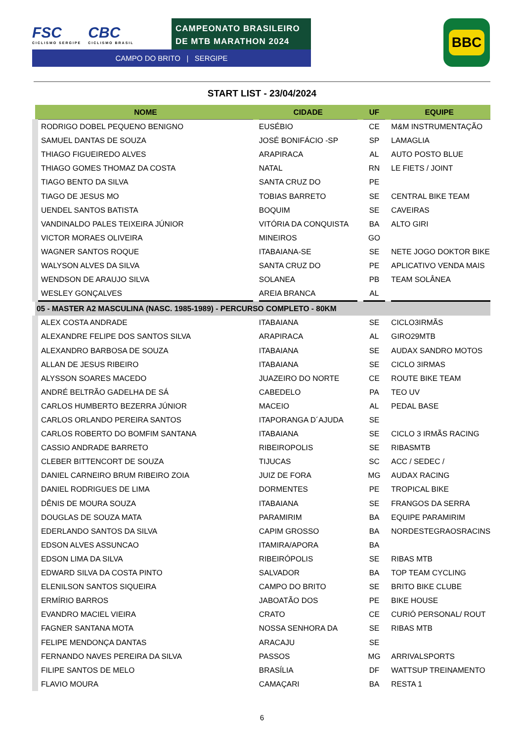FSC
CICLISMO SERGIPE
CBC
CICLISMO BRASIL
CAMPEONATO BRASILEIRO
DE MTB MARATHON 2024
CAMPO DO BRITO | SERGIPE
BBC
START LIST - 23/04/2024
| NOME | CIDADE | UF | EQUIPE |
| --- | --- | --- | --- |
| RODRIGO DOBEL PEQUENO BENIGNO | EUSÉBIO | CE | M&M INSTRUMENTAÇÃO |
| SAMUEL DANTAS DE SOUZA | JOSÉ BONIFÁCIO -SP | SP | LAMAGLIA |
| THIAGO FIGUEIREDO ALVES | ARAPIRACA | AL | AUTO POSTO BLUE |
| THIAGO GOMES THOMAZ DA COSTA | NATAL | RN | LE FIETS / JOINT |
| TIAGO BENTO DA SILVA | SANTA CRUZ DO | PE | |
| TIAGO DE JESUS MO | TOBIAS BARRETO | SE | CENTRAL BIKE TEAM |
| UENDEL SANTOS BATISTA | BOQUIM | SE | CAVEIRAS |
| VANDINALDO PALES TEIXEIRA JÚNIOR | VITÓRIA DA CONQUISTA | BA | ALTO GIRI |
| VICTOR MORAES OLIVEIRA | MINEIROS | GO | |
| WAGNER SANTOS ROQUE | ITABAIANA-SE | SE | NETE JOGO DOKTOR BIKE |
| WALYSON ALVES DA SILVA | SANTA CRUZ DO | PE | APLICATIVO VENDA MAIS |
| WENDSON DE ARAUJO SILVA | SOLANEA | PB | TEAM SOLÂNEA |
| WESLEY GONÇALVES | AREIA BRANCA | AL | |
| 05 - MASTER A2 MASCULINA (NASC. 1985-1989) - PERCURSO COMPLETO - 80KM | | | |
| ALEX COSTA ANDRADE | ITABAIANA | SE | CICLO3IRMÃS |
| ALEXANDRE FELIPE DOS SANTOS SILVA | ARAPIRACA | AL | GIRO29MTB |
| ALEXANDRO BARBOSA DE SOUZA | ITABAIANA | SE | AUDAX SANDRO MOTOS |
| ALLAN DE JESUS RIBEIRO | ITABAIANA | SE | CICLO 3IRMAS |
| ALYSSON SOARES MACEDO | JUAZEIRO DO NORTE | CE | ROUTE BIKE TEAM |
| ANDRÉ BELTRÃO GADELHA DE SÁ | CABEDELO | PA | TEO UV |
| CARLOS HUMBERTO BEZERRA JÚNIOR | MACEIO | AL | PEDAL BASE |
| CARLOS ORLANDO PEREIRA SANTOS | ITAPORANGA D´AJUDA | SE | |
| CARLOS ROBERTO DO BOMFIM SANTANA | ITABAIANA | SE | CICLO 3 IRMÃS RACING |
| CASSIO ANDRADE BARRETO | RIBEIROPOLIS | SE | RIBASMTB |
| CLEBER BITTENCORT DE SOUZA | TIJUCAS | SC | ACC / SEDEC / |
| DANIEL CARNEIRO BRUM RIBEIRO ZOIA | JUIZ DE FORA | MG | AUDAX RACING |
| DANIEL RODRIGUES DE LIMA | DORMENTES | PE | TROPICAL BIKE |
| DÊNIS DE MOURA SOUZA | ITABAIANA | SE | FRANGOS DA SERRA |
| DOUGLAS DE SOUZA MATA | PARAMIRIM | BA | EQUIPE PARAMIRIM |
| EDERLANDO SANTOS DA SILVA | CAPIM GROSSO | BA | NORDESTEGRAOSRACINS |
| EDSON ALVES ASSUNCAO | ITAMIRA/APORA | BA | |
| EDSON LIMA DA SILVA | RIBEIRÓPOLIS | SE | RIBAS MTB |
| EDWARD SILVA DA COSTA PINTO | SALVADOR | BA | TOP TEAM CYCLING |
| ELENILSON SANTOS SIQUEIRA | CAMPO DO BRITO | SE | BRITO BIKE CLUBE |
| ERMÍRIO BARROS | JABOATÃO DOS | PE | BIKE HOUSE |
| EVANDRO MACIEL VIEIRA | CRATO | CE | CURIÓ PERSONAL/ ROUT |
| FAGNER SANTANA MOTA | NOSSA SENHORA DA | SE | RIBAS MTB |
| FELIPE MENDONÇA DANTAS | ARACAJU | SE | |
| FERNANDO NAVES PEREIRA DA SILVA | PASSOS | MG | ARRIVALSPORTS |
| FILIPE SANTOS DE MELO | BRASÍLIA | DF | WATTSUP TREINAMENTO |
| FLAVIO MOURA | CAMAÇARI | BA | RESTA 1 |
6